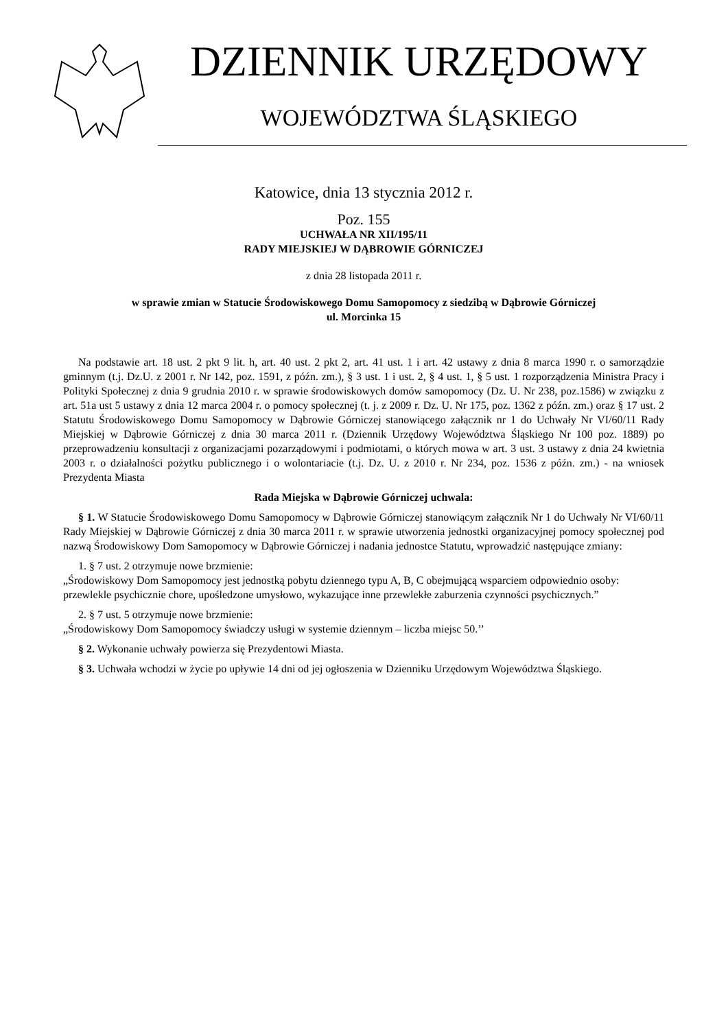DZIENNIK URZĘDOWY
WOJEWÓDZTWA ŚLĄSKIEGO
Katowice, dnia 13 stycznia 2012 r.
Poz. 155
UCHWAŁA NR XII/195/11
RADY MIEJSKIEJ W DĄBROWIE GÓRNICZEJ
z dnia 28 listopada 2011 r.
w sprawie zmian w Statucie Środowiskowego Domu Samopomocy z siedzibą w Dąbrowie Górniczej
ul. Morcinka 15
Na podstawie art. 18 ust. 2 pkt 9 lit. h, art. 40 ust. 2 pkt 2, art. 41 ust. 1 i art. 42 ustawy z dnia 8 marca 1990 r. o samorządzie gminnym (t.j. Dz.U. z 2001 r. Nr 142, poz. 1591, z późn. zm.), § 3 ust. 1 i ust. 2, § 4 ust. 1, § 5 ust. 1 rozporządzenia Ministra Pracy i Polityki Społecznej z dnia 9 grudnia 2010 r. w sprawie środowiskowych domów samopomocy (Dz. U. Nr 238, poz.1586) w związku z art. 51a ust 5 ustawy z dnia 12 marca 2004 r. o pomocy społecznej (t. j. z 2009 r. Dz. U. Nr 175, poz. 1362 z późn. zm.) oraz § 17 ust. 2 Statutu Środowiskowego Domu Samopomocy w Dąbrowie Górniczej stanowiącego załącznik nr 1 do Uchwały Nr VI/60/11 Rady Miejskiej w Dąbrowie Górniczej z dnia 30 marca 2011 r. (Dziennik Urzędowy Województwa Śląskiego Nr 100 poz. 1889) po przeprowadzeniu konsultacji z organizacjami pozarządowymi i podmiotami, o których mowa w art. 3 ust. 3 ustawy z dnia 24 kwietnia 2003 r. o działalności pożytku publicznego i o wolontariacie (t.j. Dz. U. z 2010 r. Nr 234, poz. 1536 z późn. zm.) - na wniosek Prezydenta Miasta
Rada Miejska w Dąbrowie Górniczej uchwala:
§ 1. W Statucie Środowiskowego Domu Samopomocy w Dąbrowie Górniczej stanowiącym załącznik Nr 1 do Uchwały Nr VI/60/11 Rady Miejskiej w Dąbrowie Górniczej z dnia 30 marca 2011 r. w sprawie utworzenia jednostki organizacyjnej pomocy społecznej pod nazwą Środowiskowy Dom Samopomocy w Dąbrowie Górniczej i nadania jednostce Statutu, wprowadzić następujące zmiany:
1. § 7 ust. 2 otrzymuje nowe brzmienie:
„Środowiskowy Dom Samopomocy jest jednostką pobytu dziennego typu A, B, C obejmującą wsparciem odpowiednio osoby: przewlekle psychicznie chore, upośledzone umysłowo, wykazujące inne przewlekłe zaburzenia czynności psychicznych.”
2. § 7 ust. 5 otrzymuje nowe brzmienie:
„Środowiskowy Dom Samopomocy świadczy usługi w systemie dziennym – liczba miejsc 50.’’
§ 2. Wykonanie uchwały powierza się Prezydentowi Miasta.
§ 3. Uchwała wchodzi w życie po upływie 14 dni od jej ogłoszenia w Dzienniku Urzędowym Województwa Śląskiego.